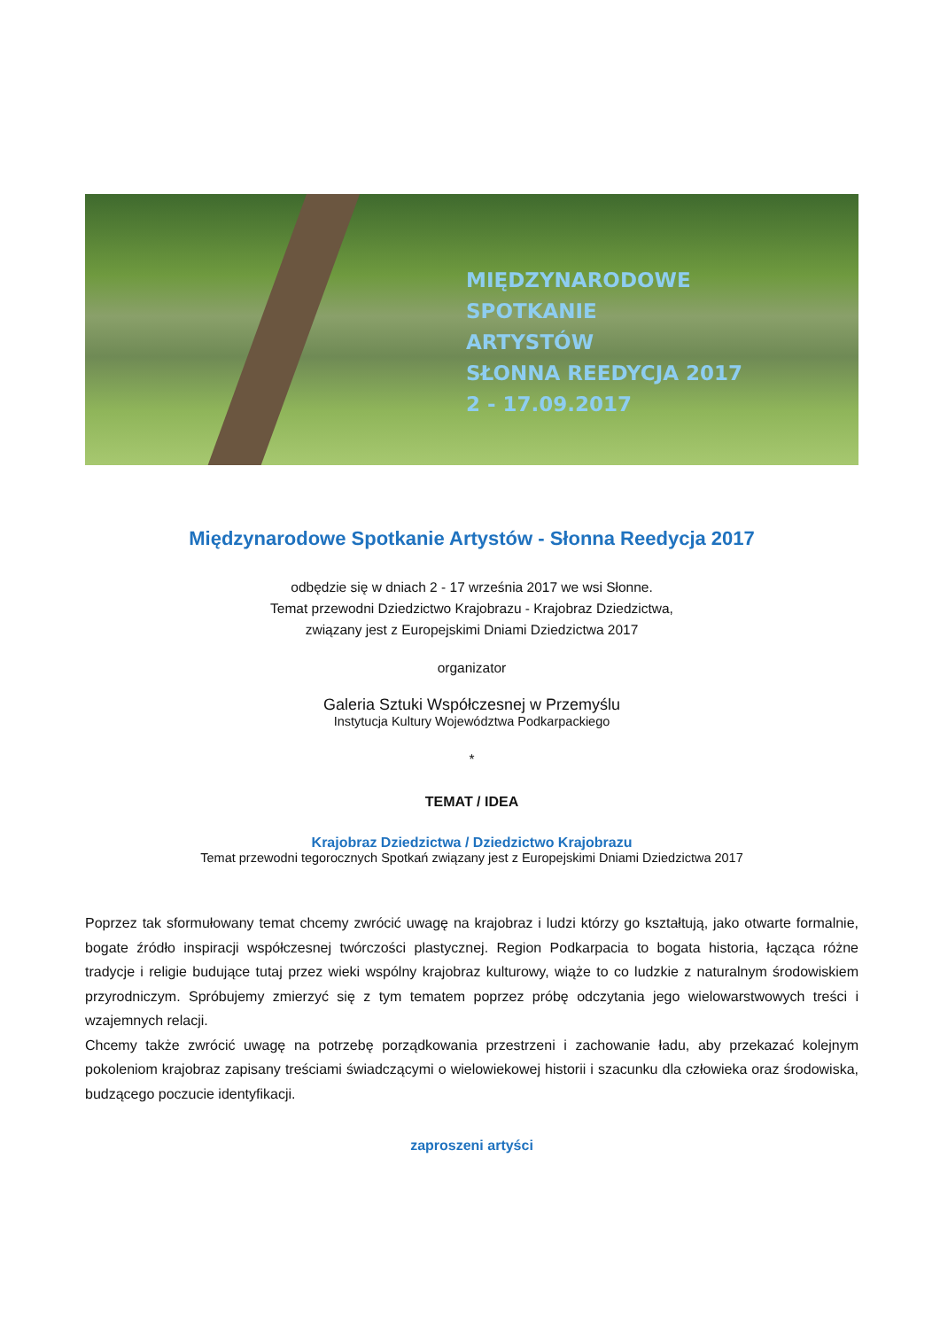MIĘDZYNARODOWE
SPOTKANIE
ARTYSTÓW
SŁONNA REEDYCJA 2017
2 - 17.09.2017
Międzynarodowe Spotkanie Artystów - Słonna Reedycja 2017
odbędzie się w dniach 2 - 17 września 2017 we wsi Słonne.
Temat przewodni Dziedzictwo Krajobrazu - Krajobraz Dziedzictwa,
związany jest z Europejskimi Dniami Dziedzictwa 2017
organizator
Galeria Sztuki Współczesnej w Przemyślu
Instytucja Kultury Województwa Podkarpackiego
*
TEMAT / IDEA
Krajobraz Dziedzictwa / Dziedzictwo Krajobrazu
Temat przewodni tegorocznych Spotkań związany jest z Europejskimi Dniami Dziedzictwa 2017
Poprzez tak sformułowany temat chcemy zwrócić uwagę na krajobraz i ludzi którzy go kształtują, jako otwarte formalnie, bogate źródło inspiracji współczesnej twórczości plastycznej. Region Podkarpacia to bogata historia, łącząca różne tradycje i religie budujące tutaj przez wieki wspólny krajobraz kulturowy, wiąże to co ludzkie z naturalnym środowiskiem przyrodniczym. Spróbujemy zmierzyć się z tym tematem poprzez próbę odczytania jego wielowarstwowych treści i wzajemnych relacji.
Chcemy także zwrócić uwagę na potrzebę porządkowania przestrzeni i zachowanie ładu, aby przekazać kolejnym pokoleniom krajobraz zapisany treściami świadczącymi o wielowiekowej historii i szacunku dla człowieka oraz środowiska, budzącego poczucie identyfikacji.
zaproszeni artyści